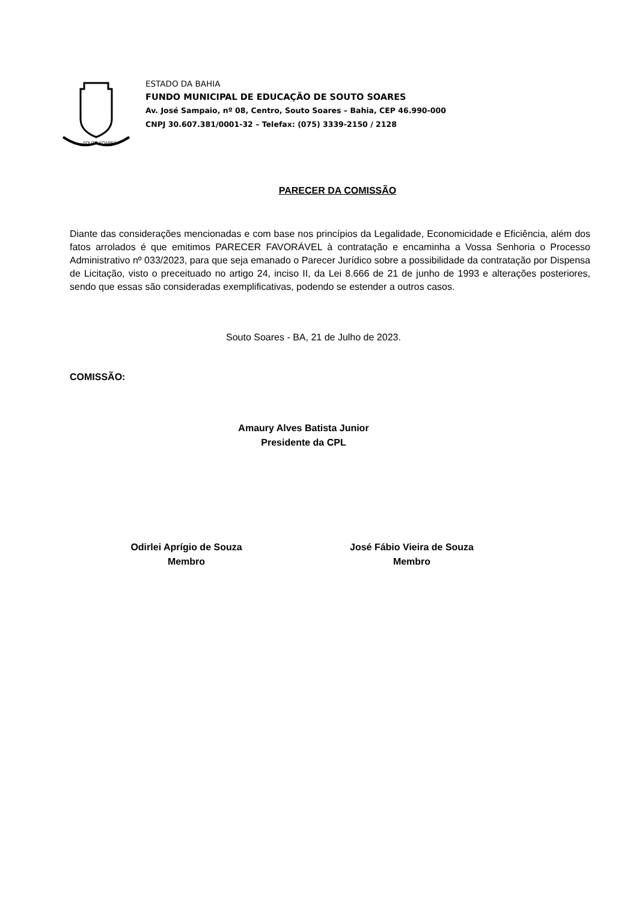SOUTO SOARES
ESTADO DA BAHIA
FUNDO MUNICIPAL DE EDUCAÇÃO DE SOUTO SOARES
Av. José Sampaio, nº 08, Centro, Souto Soares – Bahia, CEP 46.990-000
CNPJ 30.607.381/0001-32 – Telefax: (075) 3339-2150 / 2128
PARECER DA COMISSÃO
Diante das considerações mencionadas e com base nos princípios da Legalidade, Economicidade e Eficiência, além dos fatos arrolados é que emitimos PARECER FAVORÁVEL à contratação e encaminha a Vossa Senhoria o Processo Administrativo nº 033/2023, para que seja emanado o Parecer Jurídico sobre a possibilidade da contratação por Dispensa de Licitação, visto o preceituado no artigo 24, inciso II, da Lei 8.666 de 21 de junho de 1993 e alterações posteriores, sendo que essas são consideradas exemplificativas, podendo se estender a outros casos.
Souto Soares - BA, 21 de Julho de 2023.
COMISSÃO:
Amaury Alves Batista Junior
Presidente da CPL
Odirlei Aprígio de Souza
Membro
José Fábio Vieira de Souza
Membro